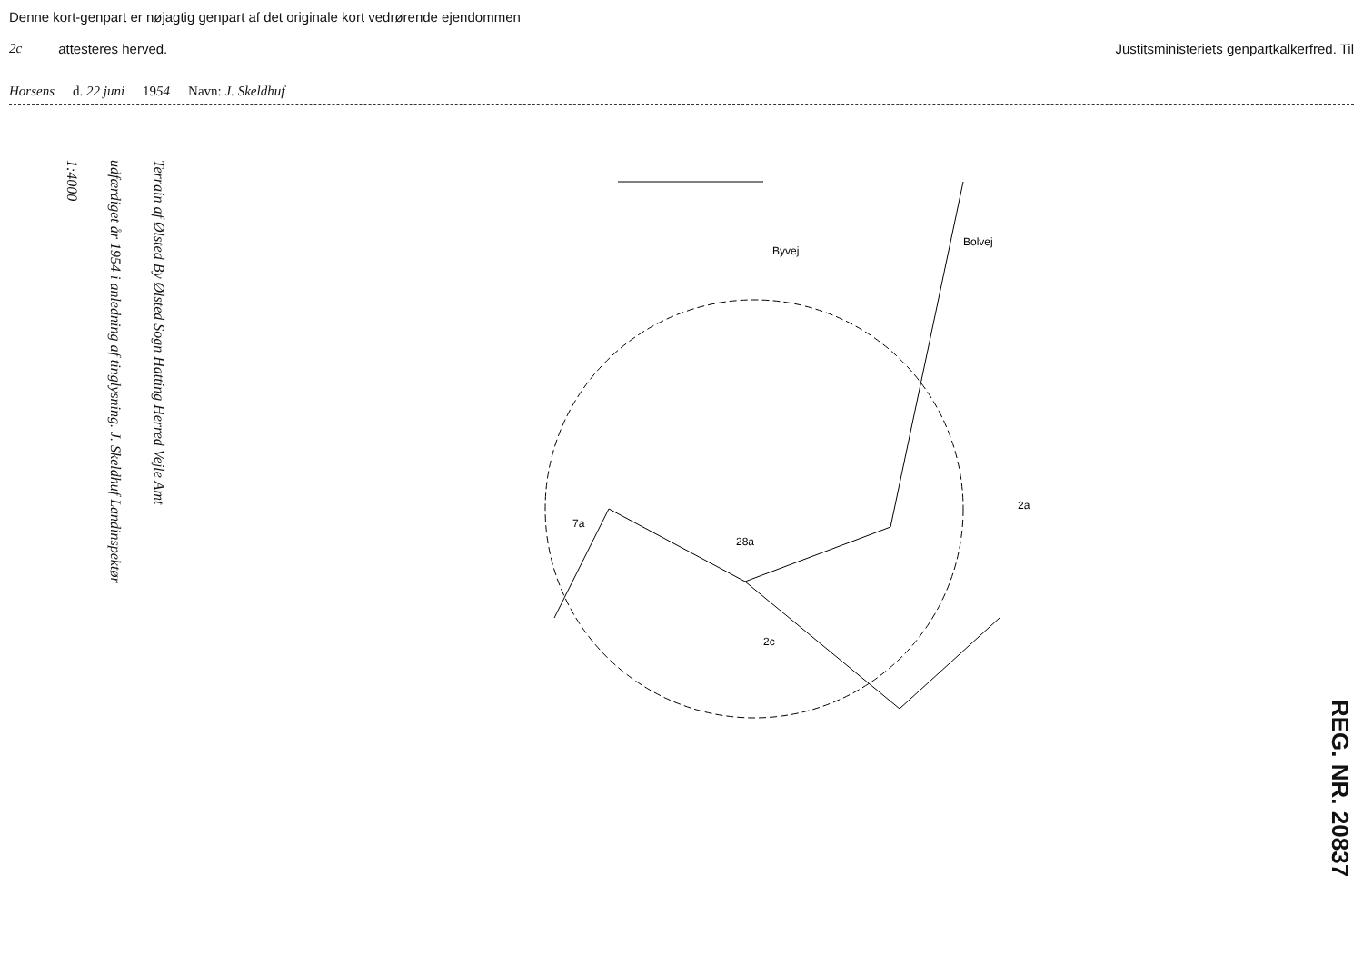Denne kort-genpart er nøjagtig genpart af det originale kort vedrørende ejendommen
2c attesteres herved. Justitsministeriets genpartkalkerfred. Til
Horsens d. 22 juni 1954 Navn: J. Skeldhuf
1:4000
udfærdiget år 1954 i anledning af tinglysning. J. Skeldhuf Landinspektør
Terrain af Ølsted By Ølsted Sogn Hatting Herred Vejle Amt
28a
2a
7a
2c
Byvej
Bolvej
REG. NR. 20837